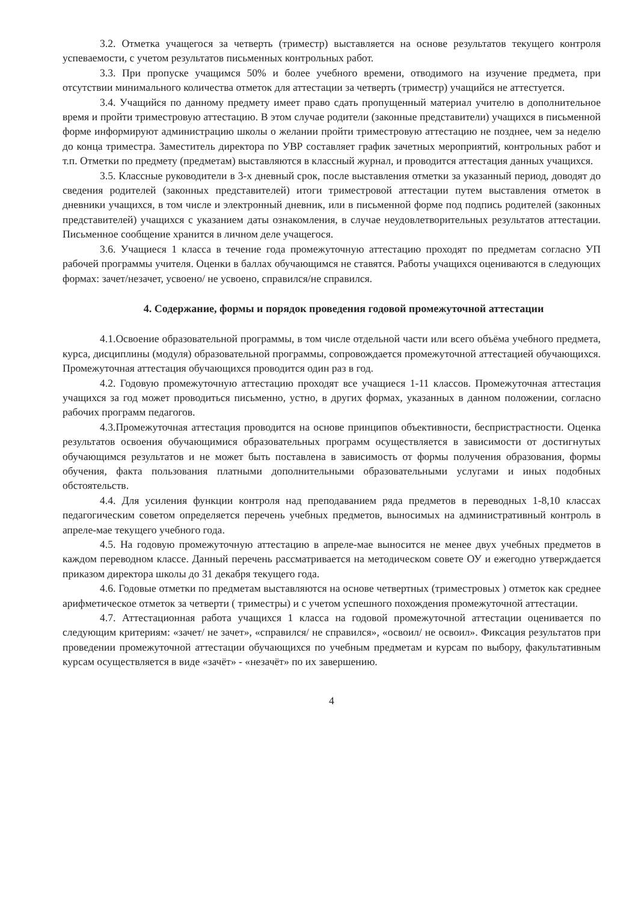3.2. Отметка учащегося за четверть (триместр) выставляется на основе результатов текущего контроля успеваемости, с учетом результатов письменных контрольных работ.
3.3. При пропуске учащимся 50% и более учебного времени, отводимого на изучение предмета, при отсутствии минимального количества отметок для аттестации за четверть (триместр) учащийся не аттестуется.
3.4. Учащийся по данному предмету имеет право сдать пропущенный материал учителю в дополнительное время и пройти триместровую аттестацию. В этом случае родители (законные представители) учащихся в письменной форме информируют администрацию школы о желании пройти триместровую аттестацию не позднее, чем за неделю до конца триместра. Заместитель директора по УВР составляет график зачетных мероприятий, контрольных работ и т.п. Отметки по предмету (предметам) выставляются в классный журнал, и проводится аттестация данных учащихся.
3.5. Классные руководители в 3-х дневный срок, после выставления отметки за указанный период, доводят до сведения родителей (законных представителей) итоги триместровой аттестации путем выставления отметок в дневники учащихся, в том числе и электронный дневник, или в письменной форме под подпись родителей (законных представителей) учащихся с указанием даты ознакомления, в случае неудовлетворительных результатов аттестации. Письменное сообщение хранится в личном деле учащегося.
3.6. Учащиеся 1 класса в течение года промежуточную аттестацию проходят по предметам согласно УП рабочей программы учителя. Оценки в баллах обучающимся не ставятся. Работы учащихся оцениваются в следующих формах: зачет/незачет, усвоено/ не усвоено, справился/не справился.
4. Содержание, формы и порядок проведения годовой промежуточной аттестации
4.1.Освоение образовательной программы, в том числе отдельной части или всего объёма учебного предмета, курса, дисциплины (модуля) образовательной программы, сопровождается промежуточной аттестацией обучающихся. Промежуточная аттестация обучающихся проводится один раз в год.
4.2. Годовую промежуточную аттестацию проходят все учащиеся 1-11 классов. Промежуточная аттестация учащихся за год может проводиться письменно, устно, в других формах, указанных в данном положении, согласно рабочих программ педагогов.
4.3.Промежуточная аттестация проводится на основе принципов объективности, беспристрастности. Оценка результатов освоения обучающимися образовательных программ осуществляется в зависимости от достигнутых обучающимся результатов и не может быть поставлена в зависимость от формы получения образования, формы обучения, факта пользования платными дополнительными образовательными услугами и иных подобных обстоятельств.
4.4. Для усиления функции контроля над преподаванием ряда предметов в переводных 1-8,10 классах педагогическим советом определяется перечень учебных предметов, выносимых на административный контроль в апреле-мае текущего учебного года.
4.5. На годовую промежуточную аттестацию в апреле-мае выносится не менее двух учебных предметов в каждом переводном классе. Данный перечень рассматривается на методическом совете ОУ и ежегодно утверждается приказом директора школы до 31 декабря текущего года.
4.6. Годовые отметки по предметам выставляются на основе четвертных (триместровых ) отметок как среднее арифметическое отметок за четверти ( триместры) и с учетом успешного похождения промежуточной аттестации.
4.7. Аттестационная работа учащихся 1 класса на годовой промежуточной аттестации оценивается по следующим критериям: «зачет/ не зачет», «справился/ не справился», «освоил/ не освоил». Фиксация результатов при проведении промежуточной аттестации обучающихся по учебным предметам и курсам по выбору, факультативным курсам осуществляется в виде «зачёт» - «незачёт» по их завершению.
4